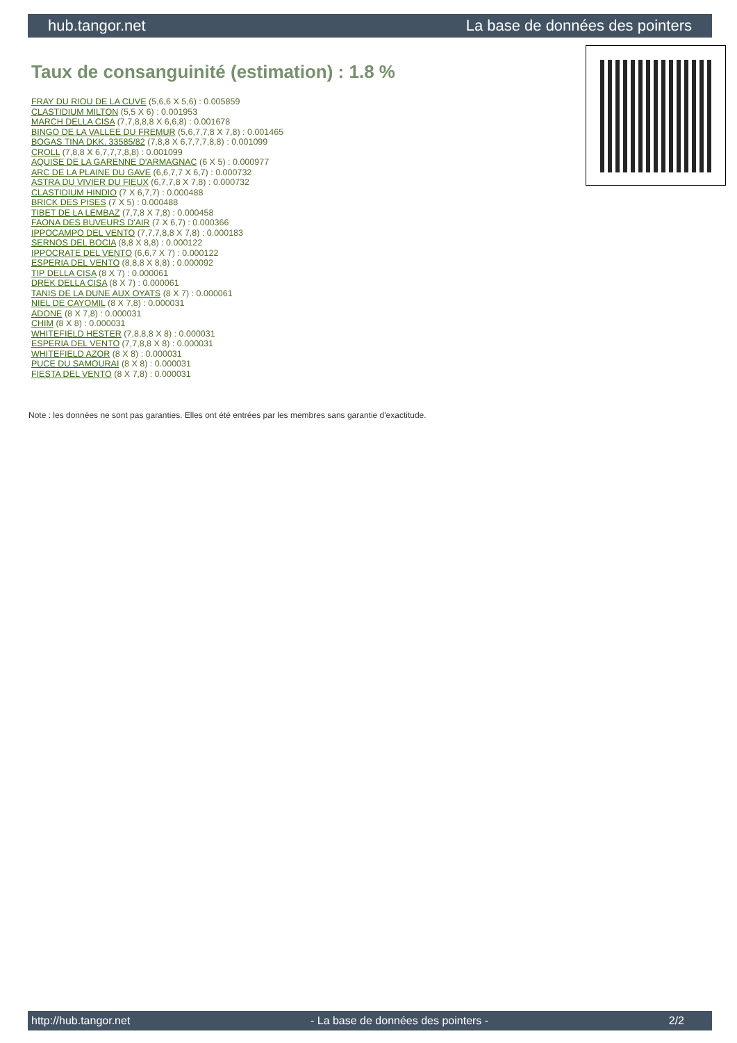hub.tangor.net La base de données des pointers
Taux de consanguinité (estimation) : 1.8 %
FRAY DU RIOU DE LA CUVE (5,6,6 X 5,6) : 0.005859
CLASTIDIUM MILTON (5,5 X 6) : 0.001953
MARCH DELLA CISA (7,7,8,8,8 X 6,6,8) : 0.001678
BINGO DE LA VALLEE DU FREMUR (5,6,7,7,8 X 7,8) : 0.001465
BOGAS TINA DKK. 33585/82 (7,8,8 X 6,7,7,7,8,8) : 0.001099
CROLL (7,8,8 X 6,7,7,7,8,8) : 0.001099
AQUISE DE LA GARENNE D'ARMAGNAC (6 X 5) : 0.000977
ARC DE LA PLAINE DU GAVE (6,6,7,7 X 6,7) : 0.000732
ASTRA DU VIVIER DU FIEUX (6,7,7,8 X 7,8) : 0.000732
CLASTIDIUM HINDIO (7 X 6,7,7) : 0.000488
BRICK DES PISES (7 X 5) : 0.000488
TIBET DE LA LEMBAZ (7,7,8 X 7,8) : 0.000458
FAONA DES BUVEURS D'AIR (7 X 6,7) : 0.000366
IPPOCAMPO DEL VENTO (7,7,7,8,8 X 7,8) : 0.000183
SERNOS DEL BOCIA (8,8 X 8,8) : 0.000122
IPPOCRATE DEL VENTO (6,6,7 X 7) : 0.000122
ESPERIA DEL VENTO (8,8,8 X 8,8) : 0.000092
TIP DELLA CISA (8 X 7) : 0.000061
DREK DELLA CISA (8 X 7) : 0.000061
TANIS DE LA DUNE AUX OYATS (8 X 7) : 0.000061
NIEL DE CAYOMIL (8 X 7,8) : 0.000031
ADONE (8 X 7,8) : 0.000031
CHIM (8 X 8) : 0.000031
WHITEFIELD HESTER (7,8,8,8 X 8) : 0.000031
ESPERIA DEL VENTO (7,7,8,8 X 8) : 0.000031
WHITEFIELD AZOR (8 X 8) : 0.000031
PUCE DU SAMOURAI (8 X 8) : 0.000031
FIESTA DEL VENTO (8 X 7,8) : 0.000031
Note : les données ne sont pas garanties. Elles ont été entrées par les membres sans garantie d'exactitude.
http://hub.tangor.net - La base de données des pointers - 2/2